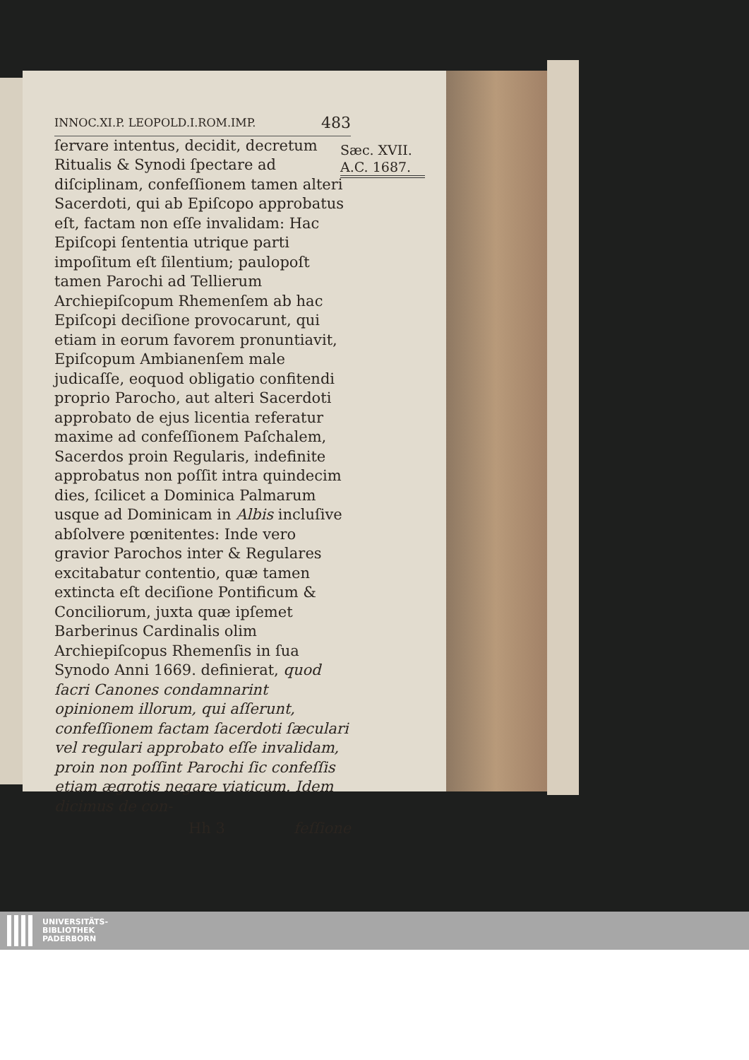INNOC.XI.P. LEOPOLD.I.ROM.IMP. 483
Sæc. XVII.
A.C. 1687.
ſervare intentus, decidit, decretum Ritualis & Synodi ſpectare ad diſciplinam, confeſſionem tamen alteri Sacerdoti, qui ab Epiſcopo approbatus eſt, factam non eſſe invalidam: Hac Epiſcopi ſententia utrique parti impoſitum eſt ſilentium; paulopoſt tamen Parochi ad Tellierum Archiepiſcopum Rhemenſem ab hac Epiſcopi deciſione provocarunt, qui etiam in eorum favorem pronuntiavit, Epiſcopum Ambianenſem male judicaſſe, eoquod obligatio confitendi proprio Parocho, aut alteri Sacerdoti approbato de ejus licentia referatur maxime ad confeſſionem Paſchalem, Sacerdos proin Regularis, indefinite approbatus non poſſit intra quindecim dies, ſcilicet a Dominica Palmarum usque ad Dominicam in Albis incluſive abſolvere pœnitentes: Inde vero gravior Parochos inter & Regulares excitabatur contentio, quæ tamen extincta eſt deciſione Pontificum & Conciliorum, juxta quæ ipſemet Barberinus Cardinalis olim Archiepiſcopus Rhemenſis in ſua Synodo Anni 1669. definierat, quod ſacri Canones condamnarint opinionem illorum, qui aſſerunt, confeſſionem factam ſacerdoti ſæculari vel regulari approbato eſſe invalidam, proin non poſſint Parochi ſic confeſſis etiam ægrotis negare viaticum. Idem dicimus de con-
Hh 3 feſſione
UNIVERSITÄTS-
BIBLIOTHEK
PADERBORN